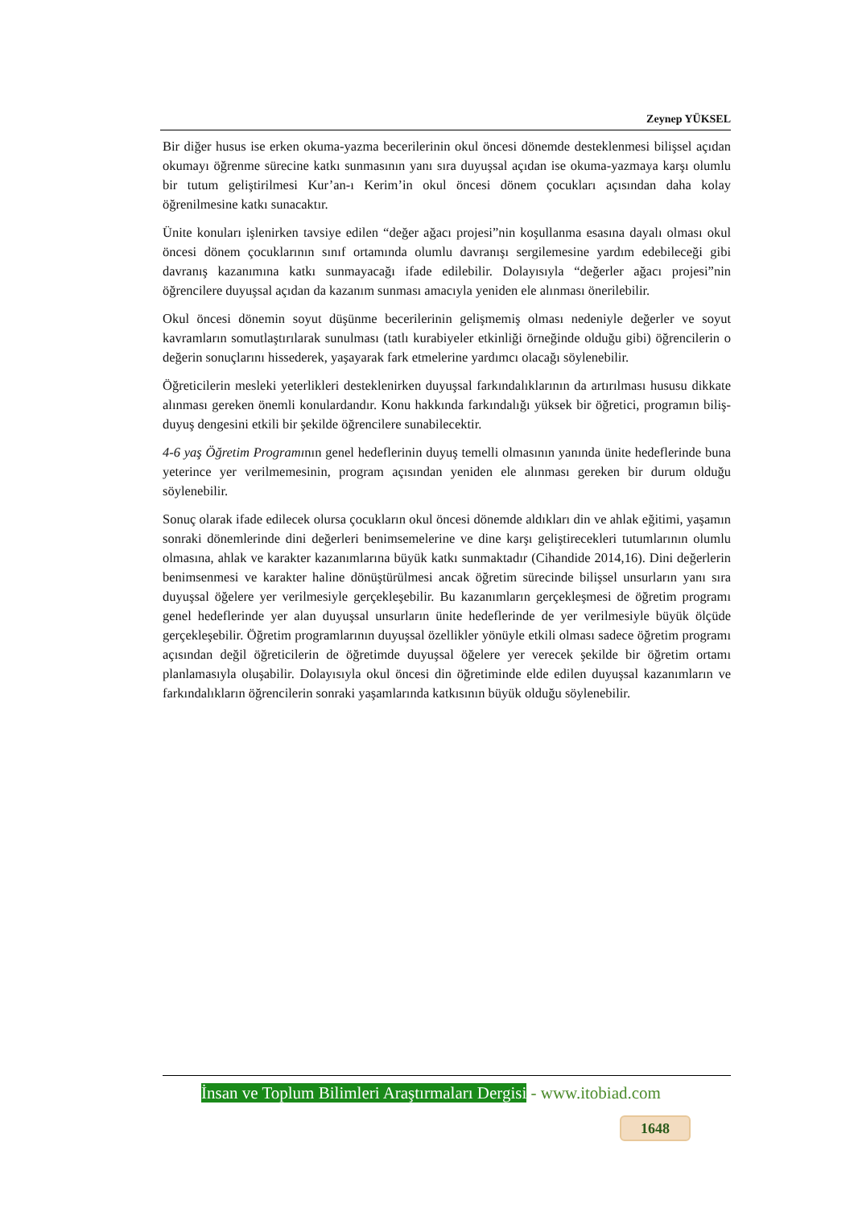Zeynep YÜKSEL
Bir diğer husus ise erken okuma-yazma becerilerinin okul öncesi dönemde desteklenmesi bilişsel açıdan okumayı öğrenme sürecine katkı sunmasının yanı sıra duyuşsal açıdan ise okuma-yazmaya karşı olumlu bir tutum geliştirilmesi Kur’an-ı Kerim’in okul öncesi dönem çocukları açısından daha kolay öğrenilmesine katkı sunacaktır.
Ünite konuları işlenirken tavsiye edilen “değer ağacı projesi”nin koşullanma esasına dayalı olması okul öncesi dönem çocuklarının sınıf ortamında olumlu davranışı sergilemesine yardım edebileceği gibi davranış kazanımına katkı sunmayacağı ifade edilebilir. Dolayısıyla “değerler ağacı projesi”nin öğrencilere duyuşsal açıdan da kazanım sunması amacıyla yeniden ele alınması önerilebilir.
Okul öncesi dönemin soyut düşünme becerilerinin gelişmemiş olması nedeniyle değerler ve soyut kavramların somutlaştırılarak sunulması (tatlı kurabiyeler etkinliği örneğinde olduğu gibi) öğrencilerin o değerin sonuçlarını hissederek, yaşayarak fark etmelerine yardımcı olacağı söylenebilir.
Öğreticilerin mesleki yeterlikleri desteklenirken duyuşsal farkındalıklarının da artırılması hususu dikkate alınması gereken önemli konulardandır. Konu hakkında farkındalığı yüksek bir öğretici, programın biliş-duyuş dengesini etkili bir şekilde öğrencilere sunabilecektir.
4-6 yaş Öğretim Programının genel hedeflerinin duyuş temelli olmasının yanında ünite hedeflerinde buna yeterince yer verilmemesinin, program açısından yeniden ele alınması gereken bir durum olduğu söylenebilir.
Sonuç olarak ifade edilecek olursa çocukların okul öncesi dönemde aldıkları din ve ahlak eğitimi, yaşamın sonraki dönemlerinde dini değerleri benimsemelerine ve dine karşı geliştirecekleri tutumlarının olumlu olmasına, ahlak ve karakter kazanımlarına büyük katkı sunmaktadır (Cihandide 2014,16). Dini değerlerin benimsenmesi ve karakter haline dönüştürülmesi ancak öğretim sürecinde bilişsel unsurların yanı sıra duyuşsal öğelere yer verilmesiyle gerçekleşebilir. Bu kazanımların gerçekleşmesi de öğretim programı genel hedeflerinde yer alan duyuşsal unsurların ünite hedeflerinde de yer verilmesiyle büyük ölçüde gerçekleşebilir. Öğretim programlarının duyuşsal özellikler yönüyle etkili olması sadece öğretim programı açısından değil öğreticilerin de öğretimde duyuşsal öğelere yer verecek şekilde bir öğretim ortamı planlamasıyla oluşabilir. Dolayısıyla okul öncesi din öğretiminde elde edilen duyuşsal kazanımların ve farkındalıkların öğrencilerin sonraki yaşamlarında katkısının büyük olduğu söylenebilir.
İnsan ve Toplum Bilimleri Araştırmaları Dergisi - www.itobiad.com
1648